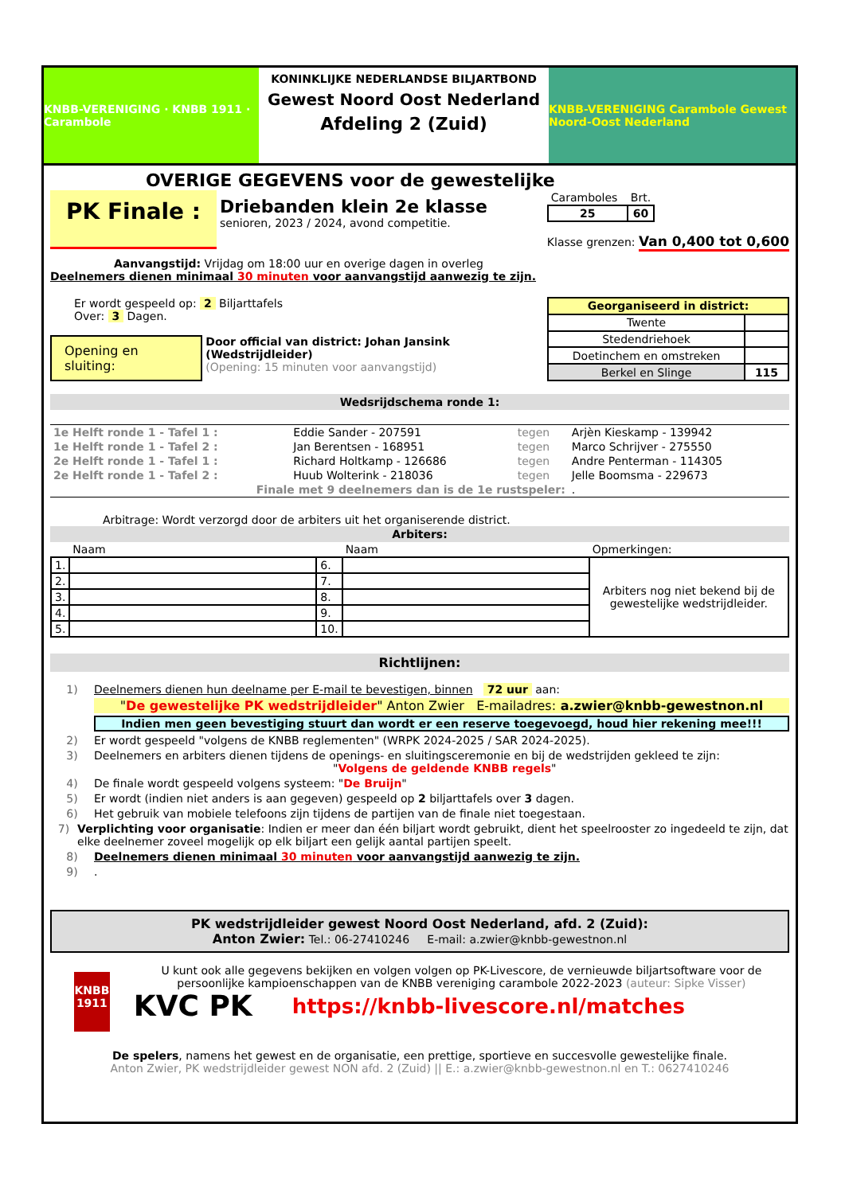KNBB-VERENIGING · KNBB 1911 · Carambole
KONINKLIJKE NEDERLANDSE BILJARTBOND
Gewest Noord Oost Nederland
Afdeling 2 (Zuid)
KNBB-VERENIGING Carambole Gewest Noord-Oost Nederland
OVERIGE GEGEVENS voor de gewestelijke
PK Finale :
Driebanden klein 2e klasse
senioren, 2023 / 2024, avond competitie.
| Caramboles | Brt. |
| 25 | 60 |
Klasse grenzen: Van 0,400 tot 0,600
Aanvangstijd: Vrijdag om 18:00 uur en overige dagen in overleg
Deelnemers dienen minimaal 30 minuten voor aanvangstijd aanwezig te zijn.
Er wordt gespeeld op: 2 Biljarttafels
Over: 3 Dagen.
Opening en sluiting:
Door official van district: Johan Jansink (Wedstrijdleider)
(Opening: 15 minuten voor aanvangstijd)
| Georganiseerd in district: | |
| Twente | |
| Stedendriehoek | |
| Doetinchem en omstreken | |
| Berkel en Slinge | 115 |
Wedsrijdschema ronde 1:
| 1e Helft ronde 1 - Tafel 1 : | Eddie Sander - 207591 | tegen | Arjèn Kieskamp - 139942 |
| 1e Helft ronde 1 - Tafel 2 : | Jan Berentsen - 168951 | tegen | Marco Schrijver - 275550 |
| 2e Helft ronde 1 - Tafel 1 : | Richard Holtkamp - 126686 | tegen | Andre Penterman - 114305 |
| 2e Helft ronde 1 - Tafel 2 : | Huub Wolterink - 218036 | tegen | Jelle Boomsma - 229673 |
| Finale met 9 deelnemers dan is de 1e rustspeler: | | | . |
Arbitrage: Wordt verzorgd door de arbiters uit het organiserende district.
Arbiters:
| | Naam | | Naam | Opmerkingen: |
| 1. | | 6. | | Arbiters nog niet bekend bij de gewestelijke wedstrijdleider. |
| 2. | | 7. | | |
| 3. | | 8. | | |
| 4. | | 9. | | |
| 5. | | 10. | | |
Richtlijnen:
1) Deelnemers dienen hun deelname per E-mail te bevestigen, binnen 72 uur aan:
" De gewestelijke PK wedstrijdleider " Anton Zwier E-mailadres: a.zwier@knbb-gewestnon.nl
Indien men geen bevestiging stuurt dan wordt er een reserve toegevoegd, houd hier rekening mee!!!
2) Er wordt gespeeld "volgens de KNBB reglementen" (WRPK 2024-2025 / SAR 2024-2025).
3) Deelnemers en arbiters dienen tijdens de openings- en sluitingsceremonie en bij de wedstrijden gekleed te zijn:
"Volgens de geldende KNBB regels"
4) De finale wordt gespeeld volgens systeem: "De Bruijn"
5) Er wordt (indien niet anders is aan gegeven) gespeeld op 2 biljarttafels over 3 dagen.
6) Het gebruik van mobiele telefoons zijn tijdens de partijen van de finale niet toegestaan.
7) Verplichting voor organisatie: Indien er meer dan één biljart wordt gebruikt, dient het speelrooster zo ingedeeld te zijn, dat elke deelnemer zoveel mogelijk op elk biljart een gelijk aantal partijen speelt.
8) Deelnemers dienen minimaal 30 minuten voor aanvangstijd aanwezig te zijn.
9).
PK wedstrijdleider gewest Noord Oost Nederland, afd. 2 (Zuid):
Anton Zwier: Tel.: 06-27410246 E-mail: a.zwier@knbb-gewestnon.nl
KNBB 1911
U kunt ook alle gegevens bekijken en volgen volgen op PK-Livescore, de vernieuwde biljartsoftware voor de persoonlijke kampioenschappen van de KNBB vereniging carambole 2022-2023 (auteur: Sipke Visser)
KVC PK https://knbb-livescore.nl/matches
De spelers, namens het gewest en de organisatie, een prettige, sportieve en succesvolle gewestelijke finale.
Anton Zwier, PK wedstrijdleider gewest NON afd. 2 (Zuid) || E.: a.zwier@knbb-gewestnon.nl en T.: 0627410246